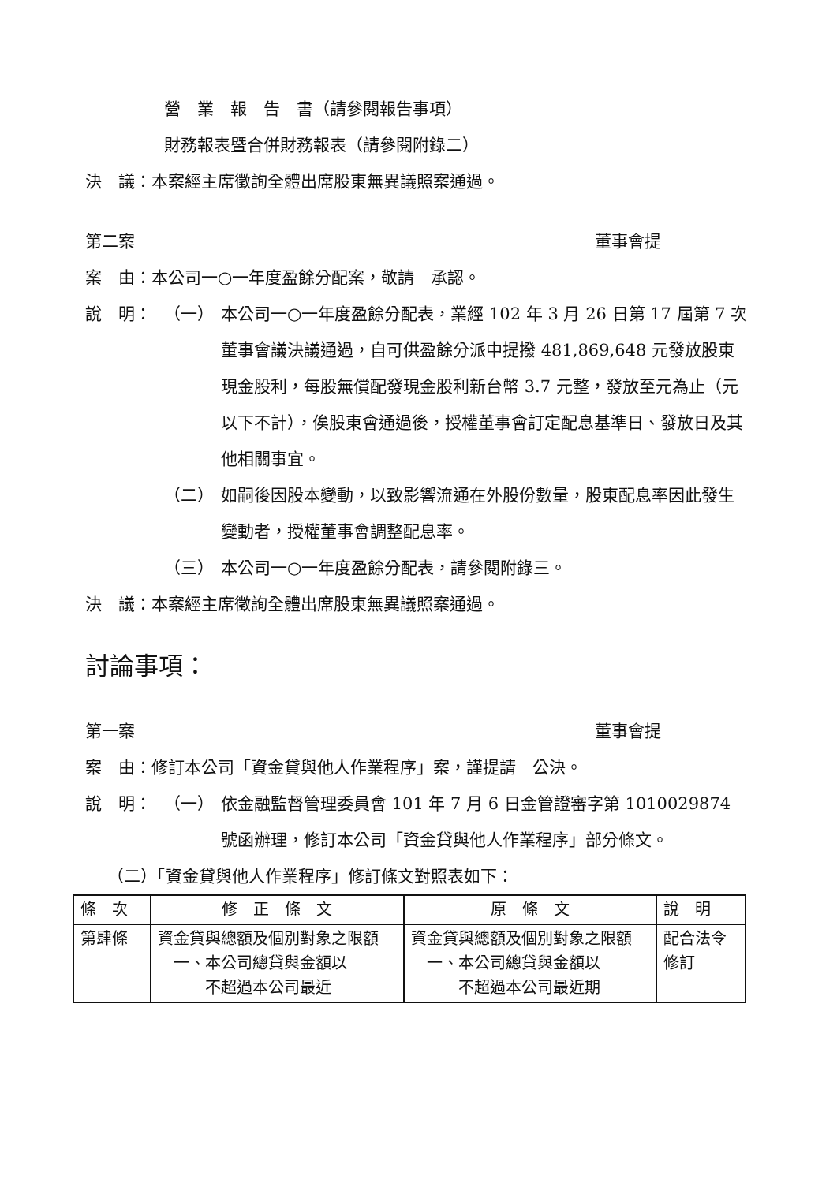營　業　報　告　書（請參閱報告事項）
財務報表暨合併財務報表（請參閱附錄二）
決　議：本案經主席徵詢全體出席股東無異議照案通過。
第二案 董事會提
案　由：本公司一○一年度盈餘分配案，敬請　承認。
說　明： （一） 本公司一○一年度盈餘分配表，業經 102 年 3 月 26 日第 17 屆第 7 次董事會議決議通過，自可供盈餘分派中提撥 481,869,648 元發放股東現金股利，每股無償配發現金股利新台幣 3.7 元整，發放至元為止（元以下不計），俟股東會通過後，授權董事會訂定配息基準日、發放日及其他相關事宜。
（二） 如嗣後因股本變動，以致影響流通在外股份數量，股東配息率因此發生變動者，授權董事會調整配息率。
（三） 本公司一○一年度盈餘分配表，請參閱附錄三。
決　議：本案經主席徵詢全體出席股東無異議照案通過。
討論事項：
第一案 董事會提
案　由：修訂本公司「資金貸與他人作業程序」案，謹提請　公決。
說　明： （一） 依金融監督管理委員會 101 年 7 月 6 日金管證審字第 1010029874 號函辦理，修訂本公司「資金貸與他人作業程序」部分條文。
（二）「資金貸與他人作業程序」修訂條文對照表如下：
| 條 次 | 修 正 條 文 | 原 條 文 | 說 明 |
| --- | --- | --- | --- |
| 第肆條 | 資金貸與總額及個別對象之限額 一、本公司總貸與金額以 不超過本公司最近 | 資金貸與總額及個別對象之限額 一、本公司總貸與金額以 不超過本公司最近期 | 配合法令修訂 |